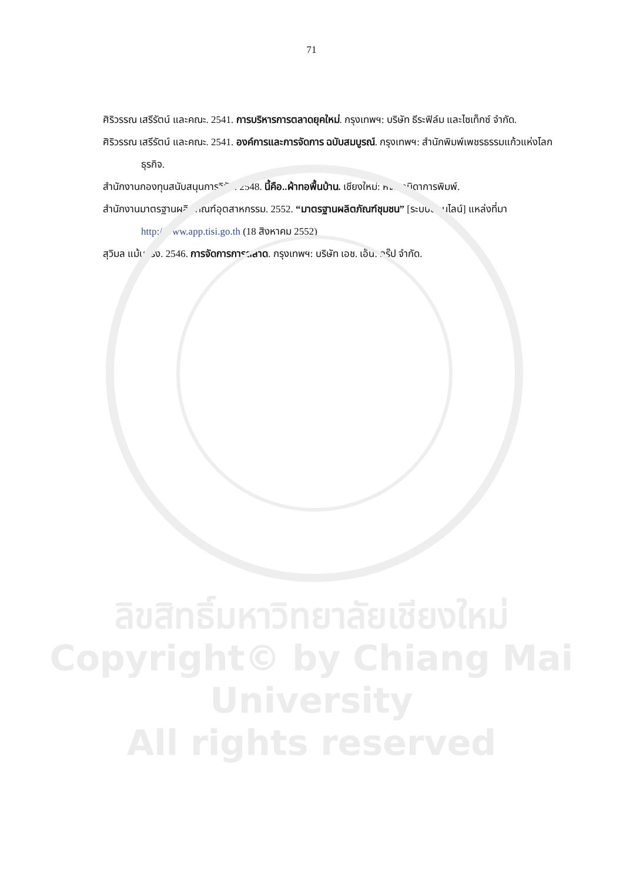71
ศิริวรรณ เสรีรัตน์ และคณะ. 2541. การบริหารการตลาดยุคใหม่. กรุงเทพฯ: บริษัท ธีระฟิล์ม และไซเท็กซ์ จำกัด.
ศิริวรรณ เสรีรัตน์ และคณะ. 2541. องค์การและการจัดการ ฉบับสมบูรณ์. กรุงเทพฯ: สำนักพิมพ์เพชรธรรมแก้วแห่งโลกธุรกิจ.
สำนักงานกองทุนสนับสนุนการวิจัย. 2548. นี้คือ..ผ้าทอพื้นบ้าน. เชียงใหม่: หจก.วนิดาการพิมพ์.
สำนักงานมาตรฐานผลิตภัณฑ์อุตสาหกรรม. 2552. “มาตรฐานผลิตภัณฑ์ชุมชน” [ระบบออนไลน์] แหล่งที่มา http://www.app.tisi.go.th (18 สิงหาคม 2552)
สุวิมล แม้นจริง. 2546. การจัดการการตลาด. กรุงเทพฯ: บริษัท เอช. เอ็น. กรุ๊ป จำกัด.
ลิขสิทธิ์มหาวิทยาลัยเชียงใหม่
Copyright© by Chiang Mai University
All rights reserved